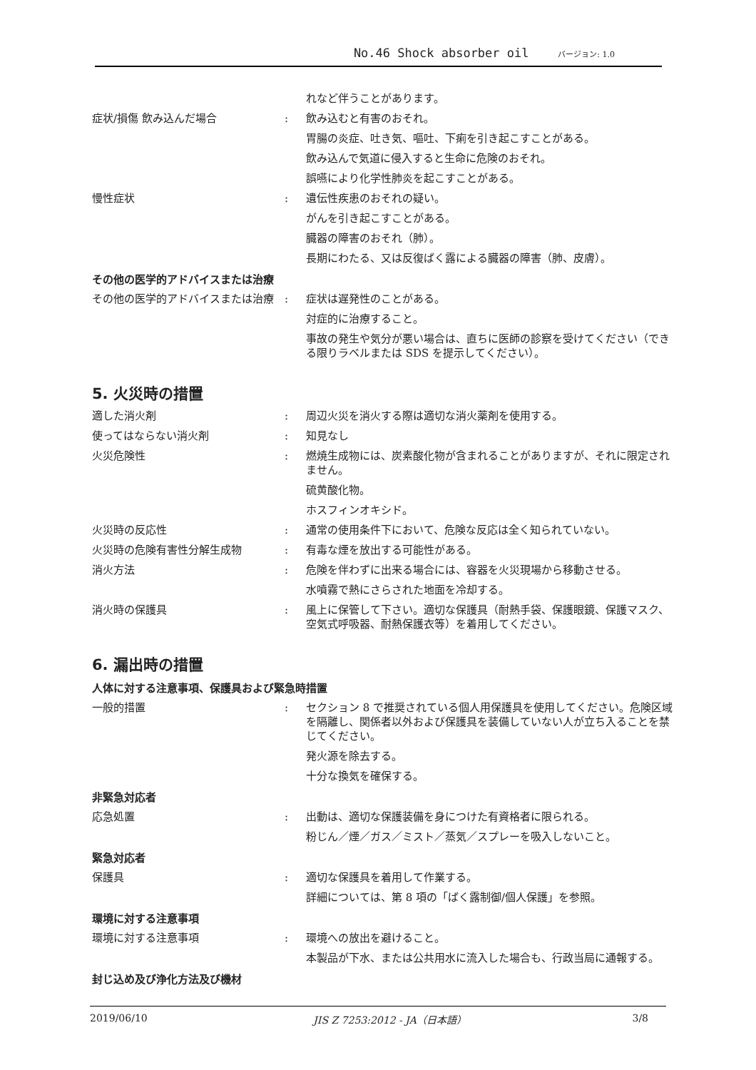No.46 Shock absorber oil バージョン: 1.0
れなど伴うことがあります。
症状/損傷 飲み込んだ場合 : 飲み込むと有害のおそれ。
胃腸の炎症、吐き気、嘔吐、下痢を引き起こすことがある。
飲み込んで気道に侵入すると生命に危険のおそれ。
誤嚥により化学性肺炎を起こすことがある。
慢性症状 : 遺伝性疾患のおそれの疑い。
がんを引き起こすことがある。
臓器の障害のおそれ（肺）。
長期にわたる、又は反復ばく露による臓器の障害（肺、皮膚）。
その他の医学的アドバイスまたは治療
その他の医学的アドバイスまたは治療 : 症状は遅発性のことがある。
対症的に治療すること。
事故の発生や気分が悪い場合は、直ちに医師の診察を受けてください（できる限りラベルまたは SDS を提示してください）。
5. 火災時の措置
適した消火剤 : 周辺火災を消火する際は適切な消火薬剤を使用する。
使ってはならない消火剤 : 知見なし
火災危険性 : 燃焼生成物には、炭素酸化物が含まれることがありますが、それに限定されません。
硫黄酸化物。
ホスフィンオキシド。
火災時の反応性 : 通常の使用条件下において、危険な反応は全く知られていない。
火災時の危険有害性分解生成物 : 有毒な煙を放出する可能性がある。
消火方法 : 危険を伴わずに出来る場合には、容器を火災現場から移動させる。
水噴霧で熱にさらされた地面を冷却する。
消火時の保護具 : 風上に保管して下さい。適切な保護具（耐熱手袋、保護眼鏡、保護マスク、空気式呼吸器、耐熱保護衣等）を着用してください。
6. 漏出時の措置
人体に対する注意事項、保護具および緊急時措置
一般的措置 : セクション 8 で推奨されている個人用保護具を使用してください。危険区域を隔離し、関係者以外および保護具を装備していない人が立ち入ることを禁じてください。
発火源を除去する。
十分な換気を確保する。
非緊急対応者
応急処置 : 出動は、適切な保護装備を身につけた有資格者に限られる。
粉じん／煙／ガス／ミスト／蒸気／スプレーを吸入しないこと。
緊急対応者
保護具 : 適切な保護具を着用して作業する。
詳細については、第 8 項の「ばく露制御/個人保護」を参照。
環境に対する注意事項
環境に対する注意事項 : 環境への放出を避けること。
本製品が下水、または公共用水に流入した場合も、行政当局に通報する。
封じ込め及び浄化方法及び機材
2019/06/10 JIS Z 7253:2012 - JA（日本語） 3/8